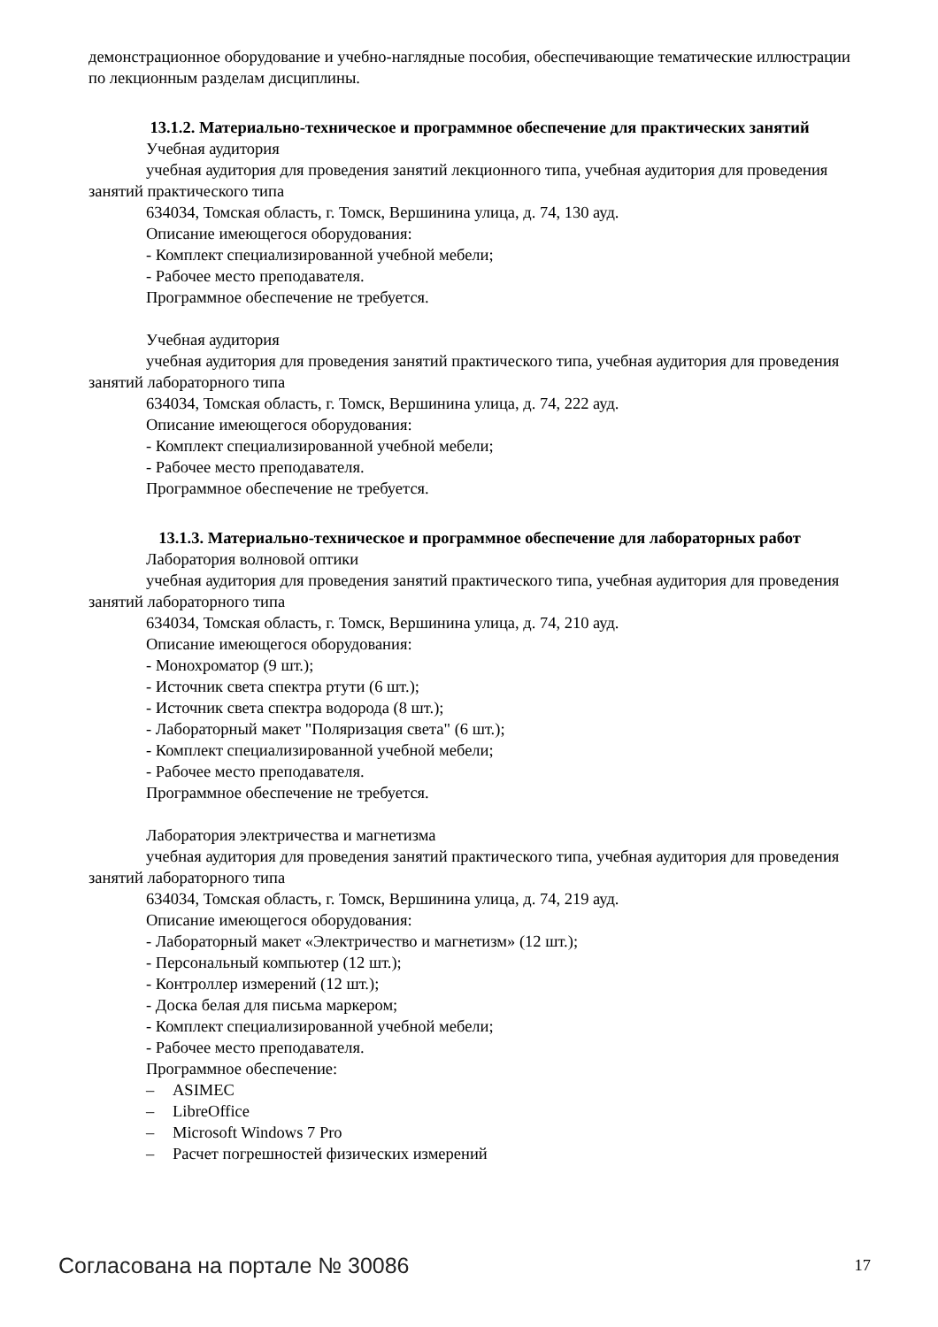демонстрационное оборудование и учебно-наглядные пособия, обеспечивающие тематические иллюстрации по лекционным разделам дисциплины.
13.1.2. Материально-техническое и программное обеспечение для практических занятий
Учебная аудитория
учебная аудитория для проведения занятий лекционного типа, учебная аудитория для проведения занятий практического типа
634034, Томская область, г. Томск, Вершинина улица, д. 74, 130 ауд.
Описание имеющегося оборудования:
- Комплект специализированной учебной мебели;
- Рабочее место преподавателя.
Программное обеспечение не требуется.
Учебная аудитория
учебная аудитория для проведения занятий практического типа, учебная аудитория для проведения занятий лабораторного типа
634034, Томская область, г. Томск, Вершинина улица, д. 74, 222 ауд.
Описание имеющегося оборудования:
- Комплект специализированной учебной мебели;
- Рабочее место преподавателя.
Программное обеспечение не требуется.
13.1.3. Материально-техническое и программное обеспечение для лабораторных работ
Лаборатория волновой оптики
учебная аудитория для проведения занятий практического типа, учебная аудитория для проведения занятий лабораторного типа
634034, Томская область, г. Томск, Вершинина улица, д. 74, 210 ауд.
Описание имеющегося оборудования:
- Монохроматор (9 шт.);
- Источник света спектра ртути (6 шт.);
- Источник света спектра водорода (8 шт.);
- Лабораторный макет "Поляризация света" (6 шт.);
- Комплект специализированной учебной мебели;
- Рабочее место преподавателя.
Программное обеспечение не требуется.
Лаборатория электричества и магнетизма
учебная аудитория для проведения занятий практического типа, учебная аудитория для проведения занятий лабораторного типа
634034, Томская область, г. Томск, Вершинина улица, д. 74, 219 ауд.
Описание имеющегося оборудования:
- Лабораторный макет «Электричество и магнетизм» (12 шт.);
- Персональный компьютер (12 шт.);
- Контроллер измерений (12 шт.);
- Доска белая для письма маркером;
- Комплект специализированной учебной мебели;
- Рабочее место преподавателя.
Программное обеспечение:
– ASIMEC
– LibreOffice
– Microsoft Windows 7 Pro
– Расчет погрешностей физических измерений
Согласована на портале № 30086 17